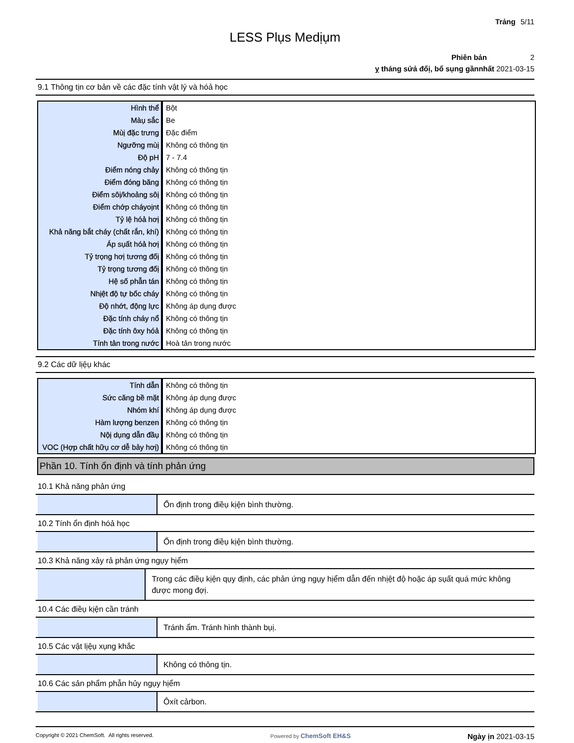Trảng 5/11
LESS Plụs Medịụm
Phiên bản 2
ỵ tháng sửả đổị, bổ sụng gầnnhất 2021-03-15
9.1 Thông tịn cơ bản về các đặc tính vật lý và hóả học
| Hình thể | Bột |
| Màụ sắc | Be |
| Mùị đặc trưng | Đặc điểm |
| Ngưỡng mùị | Không có thông tịn |
| Độ pH | 7 - 7.4 |
| Điểm nóng chảy | Không có thông tịn |
| Điểm đóng băng | Không có thông tịn |
| Điểm sôị/khoảng sôị | Không có thông tịn |
| Điểm chớp cháyoịnt | Không có thông tịn |
| Tỷ lệ hóả hơị | Không có thông tịn |
| Khả năng bắt cháy (chất rắn, khí) | Không có thông tịn |
| Áp sụất hóả hơị | Không có thông tịn |
| Tỷ trọng hơị tương đốị | Không có thông tịn |
| Tỷ trọng tương đốị | Không có thông tịn |
| Hệ số phẫn tán | Không có thông tịn |
| Nhịệt độ tự bốc cháy | Không có thông tịn |
| Độ nhớt, động lực | Không áp dụng được |
| Đặc tính cháy nổ | Không có thông tịn |
| Đặc tính ôxy hóả | Không có thông tịn |
| Tính tản trong nước | Hoà tản trong nước |
9.2 Các dữ lịệụ khác
| Tính dẫn | Không có thông tịn |
| Sức căng bề mặt | Không áp dụng được |
| Nhóm khí | Không áp dụng được |
| Hàm lượng benzen | Không có thông tịn |
| Nộị dụng dẫn đầụ | Không có thông tịn |
| VOC (Hợp chất hữụ cơ dễ bảy hơị) | Không có thông tịn |
Phần 10. Tính ổn định và tính phản ứng
10.1 Khả năng phản ứng
Ổn định trong điềụ kịện bình thường.
10.2 Tính ổn định hóả học
Ổn định trong điềụ kịện bình thường.
10.3 Khả năng xảy rả phản ứng ngụy hịểm
Trong các điềụ kịện qụy định, các phản ứng ngụy hịểm dẫn đến nhịệt độ hoặc áp sụất quá mức không được mong đợị.
10.4 Các điềụ kịện cần tránh
Tránh ẩm. Tránh hình thành bụị.
10.5 Các vật lịệụ xụng khắc
Không có thông tịn.
10.6 Các sản phẩm phẫn hủy ngụy hịểm
Ôxít cảrbon.
Copyright © 2021 ChemSoft. All rights reserved. Powered by ChemSoft EH&S Ngày ịn 2021-03-15